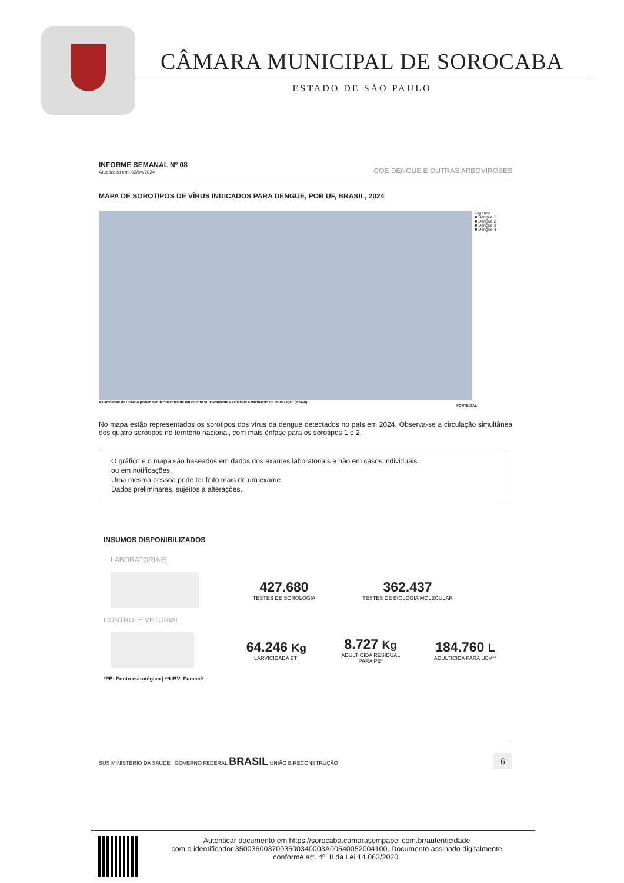CÂMARA MUNICIPAL DE SOROCABA
ESTADO DE SÃO PAULO
INFORME SEMANAL Nº 08
Atualizado em: 02/04/2024
COE DENGUE E OUTRAS ARBOVIROSES
MAPA DE SOROTIPOS DE VÍRUS INDICADOS PARA DENGUE, POR UF, BRASIL, 2024
Legenda
■ Dengue 1
■ Dengue 2
■ Dengue 3
■ Dengue 4
As amostras de DENV-4 podem ser decorrentes de um Evento Supostamente Associado a Vacinação ou Imunização (ESAVI).
FONTE GAL
No mapa estão representados os sorotipos dos vírus da dengue detectados no país em 2024. Observa-se a circulação simultânea dos quatro sorotipos no território nacional, com mais ênfase para os sorotipos 1 e 2.
O gráfico e o mapa são baseados em dados dos exames laboratoriais e não em casos individuais
ou em notificações.
Uma mesma pessoa pode ter feito mais de um exame.
Dados preliminares, sujeitos a alterações.
INSUMOS DISPONIBILIZADOS
LABORATORIAIS
427.680
TESTES DE SOROLOGIA
362.437
TESTES DE BIOLOGIA MOLECULAR
CONTROLE VETORIAL
64.246 Kg
LARVICIDADA BTI
8.727 Kg
ADULTICIDA RESIDUAL
PARA PE*
184.760 L
ADULTICIDA PARA UBV**
*PE: Ponto estratégico | **UBV: Fumacê
SUS MINISTÉRIO DA SAÚDE GOVERNO FEDERAL BRASIL UNIÃO E RECONSTRUÇÃO
6
Autenticar documento em https://sorocaba.camarasempapel.com.br/autenticidade
com o identificador 3500360037003500340003A00540052004100, Documento assinado digitalmente
conforme art. 4º, II da Lei 14.063/2020.